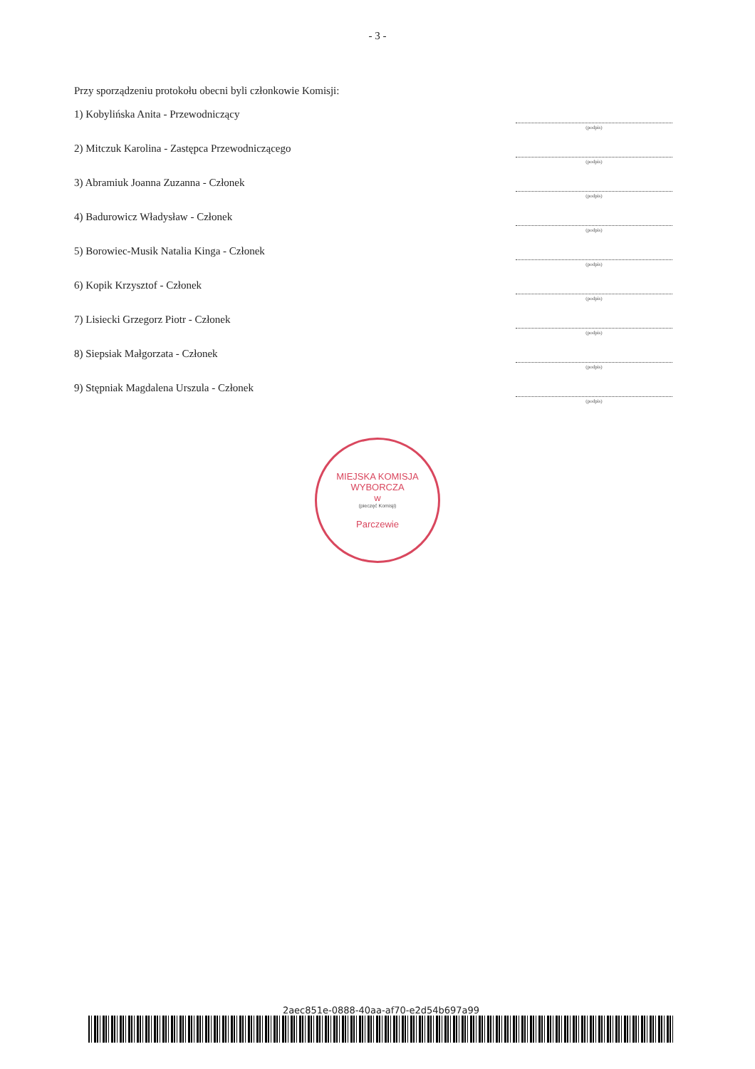- 3 -
Przy sporządzeniu protokołu obecni byli członkowie Komisji:
1) Kobylińska Anita - Przewodniczący
(podpis)
2) Mitczuk Karolina - Zastępca Przewodniczącego
(podpis)
3) Abramiuk Joanna Zuzanna - Członek
(podpis)
4) Badurowicz Władysław - Członek
(podpis)
5) Borowiec-Musik Natalia Kinga - Członek
(podpis)
6) Kopik Krzysztof - Członek
(podpis)
7) Lisiecki Grzegorz Piotr - Członek
(podpis)
8) Siepsiak Małgorzata - Członek
(podpis)
9) Stępniak Magdalena Urszula - Członek
(podpis)
MIEJSKA KOMISJA WYBORCZA
w
(pieczęć Komisji)
Parczewie
2aec851e-0888-40aa-af70-e2d54b697a99